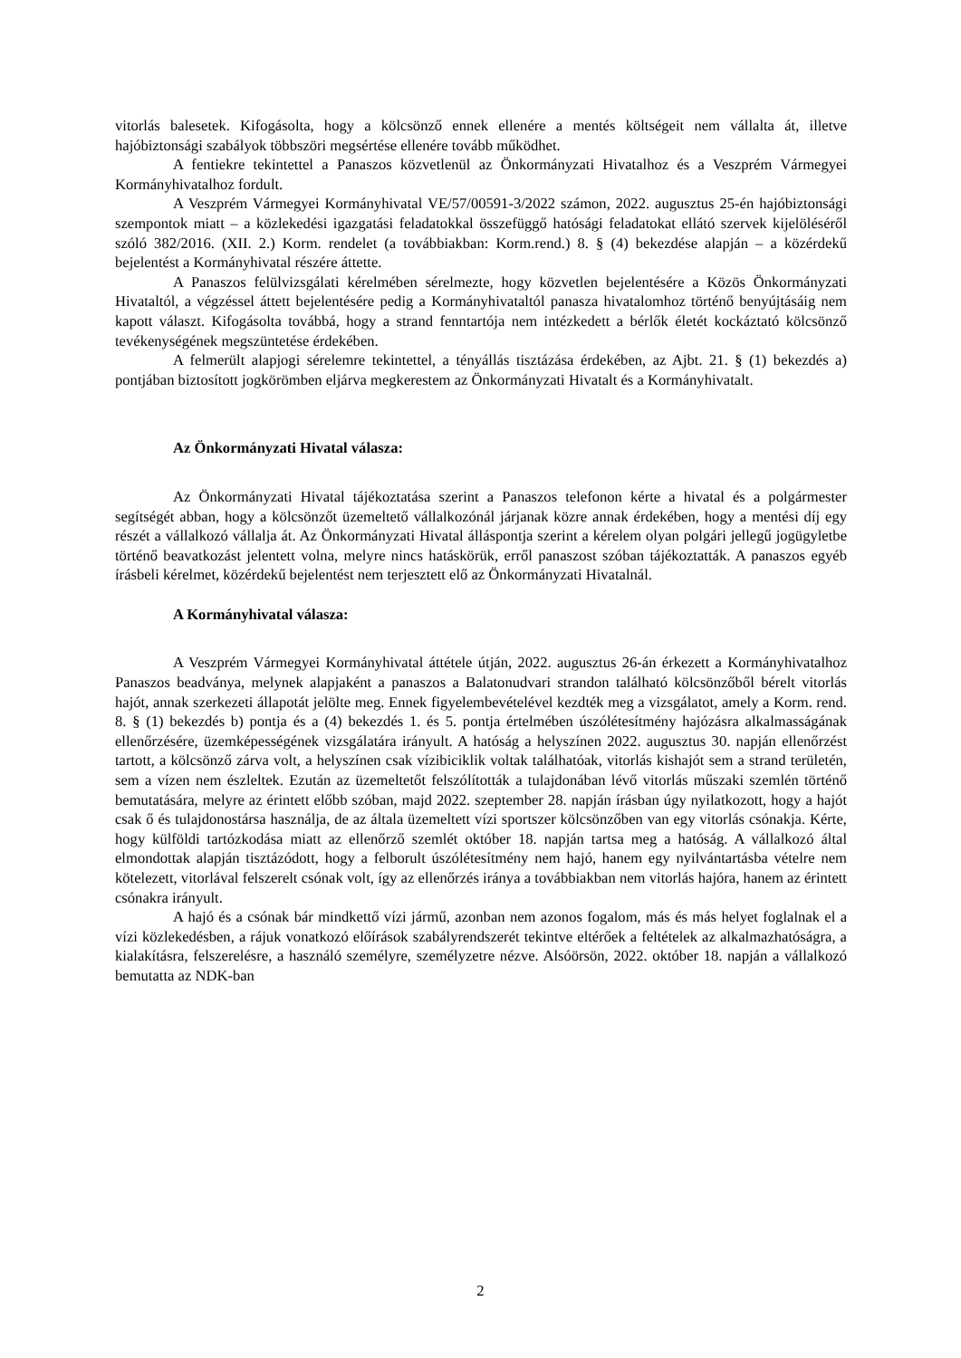vitorlás balesetek. Kifogásolta, hogy a kölcsönző ennek ellenére a mentés költségeit nem vállalta át, illetve hajóbiztonsági szabályok többszöri megsértése ellenére tovább működhet.
A fentiekre tekintettel a Panaszos közvetlenül az Önkormányzati Hivatalhoz és a Veszprém Vármegyei Kormányhivatalhoz fordult.
A Veszprém Vármegyei Kormányhivatal VE/57/00591-3/2022 számon, 2022. augusztus 25-én hajóbiztonsági szempontok miatt – a közlekedési igazgatási feladatokkal összefüggő hatósági feladatokat ellátó szervek kijelöléséről szóló 382/2016. (XII. 2.) Korm. rendelet (a továbbiakban: Korm.rend.) 8. § (4) bekezdése alapján – a közérdekű bejelentést a Kormányhivatal részére áttette.
A Panaszos felülvizsgálati kérelmében sérelmezte, hogy közvetlen bejelentésére a Közös Önkormányzati Hivataltól, a végzéssel áttett bejelentésére pedig a Kormányhivataltól panasza hivatalomhoz történő benyújtásáig nem kapott választ. Kifogásolta továbbá, hogy a strand fenntartója nem intézkedett a bérlők életét kockáztató kölcsönző tevékenységének megszüntetése érdekében.
A felmerült alapjogi sérelemre tekintettel, a tényállás tisztázása érdekében, az Ajbt. 21. § (1) bekezdés a) pontjában biztosított jogkörömben eljárva megkerestem az Önkormányzati Hivatalt és a Kormányhivatalt.
Az Önkormányzati Hivatal válasza:
Az Önkormányzati Hivatal tájékoztatása szerint a Panaszos telefonon kérte a hivatal és a polgármester segítségét abban, hogy a kölcsönzőt üzemeltető vállalkozónál járjanak közre annak érdekében, hogy a mentési díj egy részét a vállalkozó vállalja át. Az Önkormányzati Hivatal álláspontja szerint a kérelem olyan polgári jellegű jogügyletbe történő beavatkozást jelentett volna, melyre nincs hatáskörük, erről panaszost szóban tájékoztatták. A panaszos egyéb írásbeli kérelmet, közérdekű bejelentést nem terjesztett elő az Önkormányzati Hivatalnál.
A Kormányhivatal válasza:
A Veszprém Vármegyei Kormányhivatal áttétele útján, 2022. augusztus 26-án érkezett a Kormányhivatalhoz Panaszos beadványa, melynek alapjaként a panaszos a Balatonudvari strandon található kölcsönzőből bérelt vitorlás hajót, annak szerkezeti állapotát jelölte meg. Ennek figyelembevételével kezdték meg a vizsgálatot, amely a Korm. rend. 8. § (1) bekezdés b) pontja és a (4) bekezdés 1. és 5. pontja értelmében úszólétesítmény hajózásra alkalmasságának ellenőrzésére, üzemképességének vizsgálatára irányult. A hatóság a helyszínen 2022. augusztus 30. napján ellenőrzést tartott, a kölcsönző zárva volt, a helyszínen csak vízibiciklik voltak találhatóak, vitorlás kishajót sem a strand területén, sem a vízen nem észleltek. Ezután az üzemeltetőt felszólították a tulajdonában lévő vitorlás műszaki szemlén történő bemutatására, melyre az érintett előbb szóban, majd 2022. szeptember 28. napján írásban úgy nyilatkozott, hogy a hajót csak ő és tulajdonostársa használja, de az általa üzemeltett vízi sportszer kölcsönzőben van egy vitorlás csónakja. Kérte, hogy külföldi tartózkodása miatt az ellenőrző szemlét október 18. napján tartsa meg a hatóság. A vállalkozó által elmondottak alapján tisztázódott, hogy a felborult úszólétesítmény nem hajó, hanem egy nyilvántartásba vételre nem kötelezett, vitorlával felszerelt csónak volt, így az ellenőrzés iránya a továbbiakban nem vitorlás hajóra, hanem az érintett csónakra irányult.
A hajó és a csónak bár mindkettő vízi jármű, azonban nem azonos fogalom, más és más helyet foglalnak el a vízi közlekedésben, a rájuk vonatkozó előírások szabályrendszerét tekintve eltérőek a feltételek az alkalmazhatóságra, a kialakításra, felszerelésre, a használó személyre, személyzetre nézve. Alsóörsön, 2022. október 18. napján a vállalkozó bemutatta az NDK-ban
2